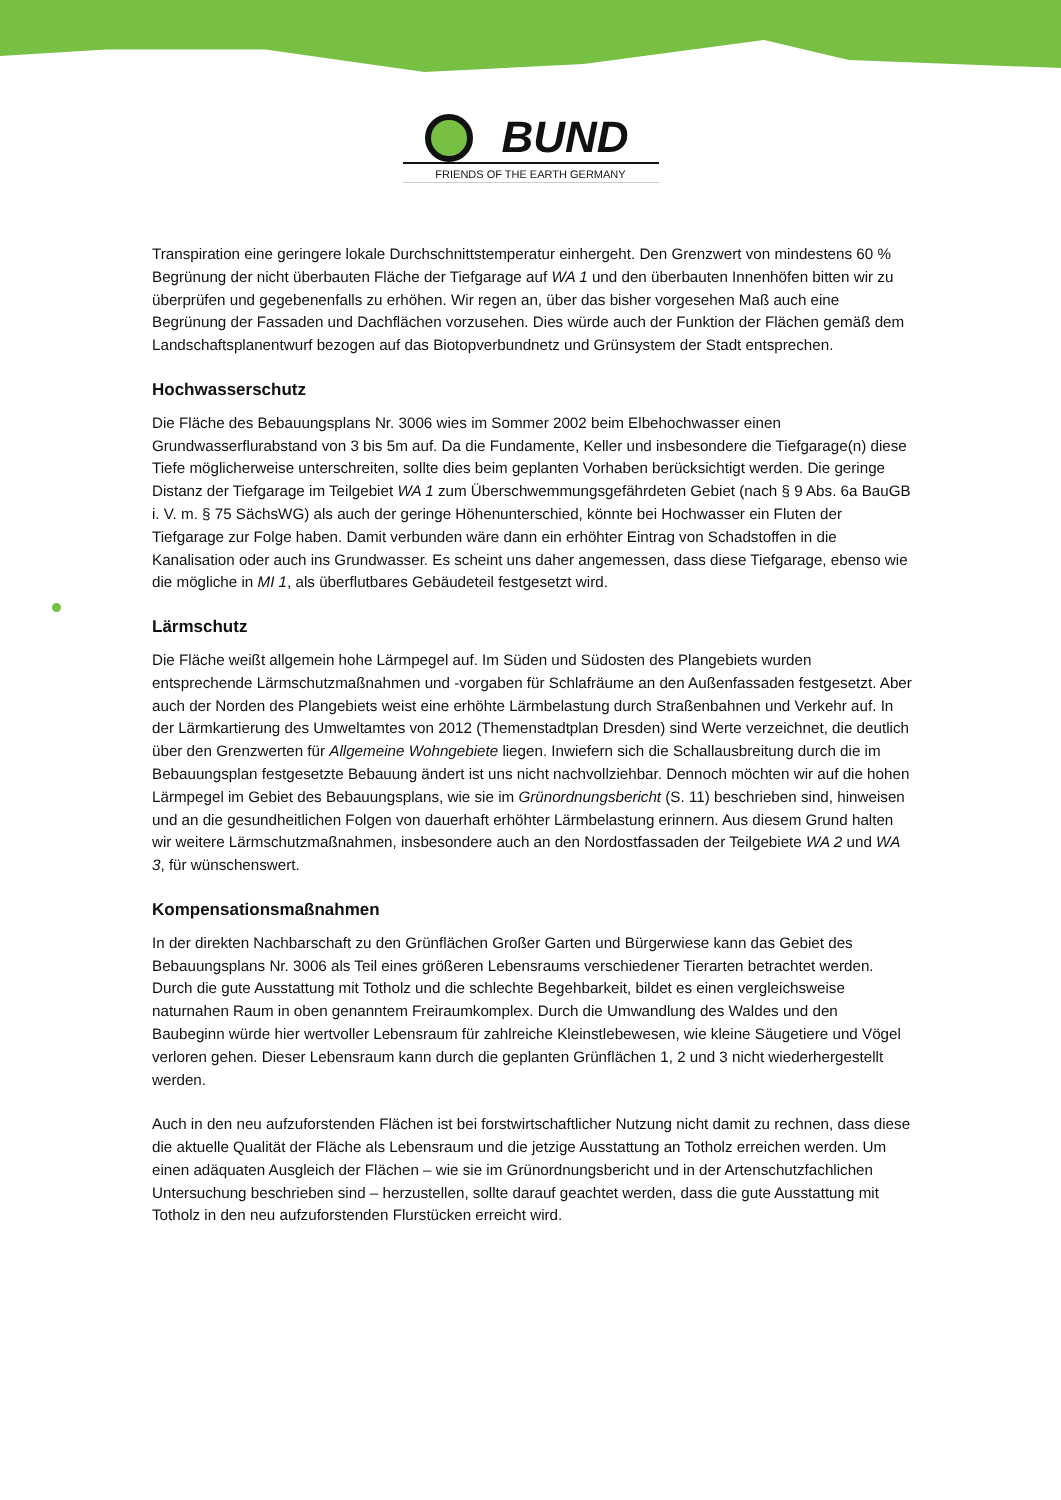BUND
FRIENDS OF THE EARTH GERMANY
Transpiration eine geringere lokale Durchschnittstemperatur einhergeht. Den Grenzwert von mindestens 60 % Begrünung der nicht überbauten Fläche der Tiefgarage auf WA 1 und den überbauten Innenhöfen bitten wir zu überprüfen und gegebenenfalls zu erhöhen. Wir regen an, über das bisher vorgesehen Maß auch eine Begrünung der Fassaden und Dachflächen vorzusehen. Dies würde auch der Funktion der Flächen gemäß dem Landschaftsplanentwurf bezogen auf das Biotopverbundnetz und Grünsystem der Stadt entsprechen.
Hochwasserschutz
Die Fläche des Bebauungsplans Nr. 3006 wies im Sommer 2002 beim Elbehochwasser einen Grundwasserflurabstand von 3 bis 5m auf. Da die Fundamente, Keller und insbesondere die Tiefgarage(n) diese Tiefe möglicherweise unterschreiten, sollte dies beim geplanten Vorhaben berücksichtigt werden. Die geringe Distanz der Tiefgarage im Teilgebiet WA 1 zum Überschwemmungsgefährdeten Gebiet (nach § 9 Abs. 6a BauGB i. V. m. § 75 SächsWG) als auch der geringe Höhenunterschied, könnte bei Hochwasser ein Fluten der Tiefgarage zur Folge haben. Damit verbunden wäre dann ein erhöhter Eintrag von Schadstoffen in die Kanalisation oder auch ins Grundwasser. Es scheint uns daher angemessen, dass diese Tiefgarage, ebenso wie die mögliche in MI 1, als überflutbares Gebäudeteil festgesetzt wird.
Lärmschutz
Die Fläche weißt allgemein hohe Lärmpegel auf. Im Süden und Südosten des Plangebiets wurden entsprechende Lärmschutzmaßnahmen und -vorgaben für Schlafräume an den Außenfassaden festgesetzt. Aber auch der Norden des Plangebiets weist eine erhöhte Lärmbelastung durch Straßenbahnen und Verkehr auf. In der Lärmkartierung des Umweltamtes von 2012 (Themenstadtplan Dresden) sind Werte verzeichnet, die deutlich über den Grenzwerten für Allgemeine Wohngebiete liegen. Inwiefern sich die Schallausbreitung durch die im Bebauungsplan festgesetzte Bebauung ändert ist uns nicht nachvollziehbar. Dennoch möchten wir auf die hohen Lärmpegel im Gebiet des Bebauungsplans, wie sie im Grünordnungsbericht (S. 11) beschrieben sind, hinweisen und an die gesundheitlichen Folgen von dauerhaft erhöhter Lärmbelastung erinnern. Aus diesem Grund halten wir weitere Lärmschutzmaßnahmen, insbesondere auch an den Nordostfassaden der Teilgebiete WA 2 und WA 3, für wünschenswert.
Kompensationsmaßnahmen
In der direkten Nachbarschaft zu den Grünflächen Großer Garten und Bürgerwiese kann das Gebiet des Bebauungsplans Nr. 3006 als Teil eines größeren Lebensraums verschiedener Tierarten betrachtet werden. Durch die gute Ausstattung mit Totholz und die schlechte Begehbarkeit, bildet es einen vergleichsweise naturnahen Raum in oben genanntem Freiraumkomplex. Durch die Umwandlung des Waldes und den Baubeginn würde hier wertvoller Lebensraum für zahlreiche Kleinstlebewesen, wie kleine Säugetiere und Vögel verloren gehen. Dieser Lebensraum kann durch die geplanten Grünflächen 1, 2 und 3 nicht wiederhergestellt werden.
Auch in den neu aufzuforstenden Flächen ist bei forstwirtschaftlicher Nutzung nicht damit zu rechnen, dass diese die aktuelle Qualität der Fläche als Lebensraum und die jetzige Ausstattung an Totholz erreichen werden. Um einen adäquaten Ausgleich der Flächen – wie sie im Grünordnungsbericht und in der Artenschutzfachlichen Untersuchung beschrieben sind – herzustellen, sollte darauf geachtet werden, dass die gute Ausstattung mit Totholz in den neu aufzuforstenden Flurstücken erreicht wird.